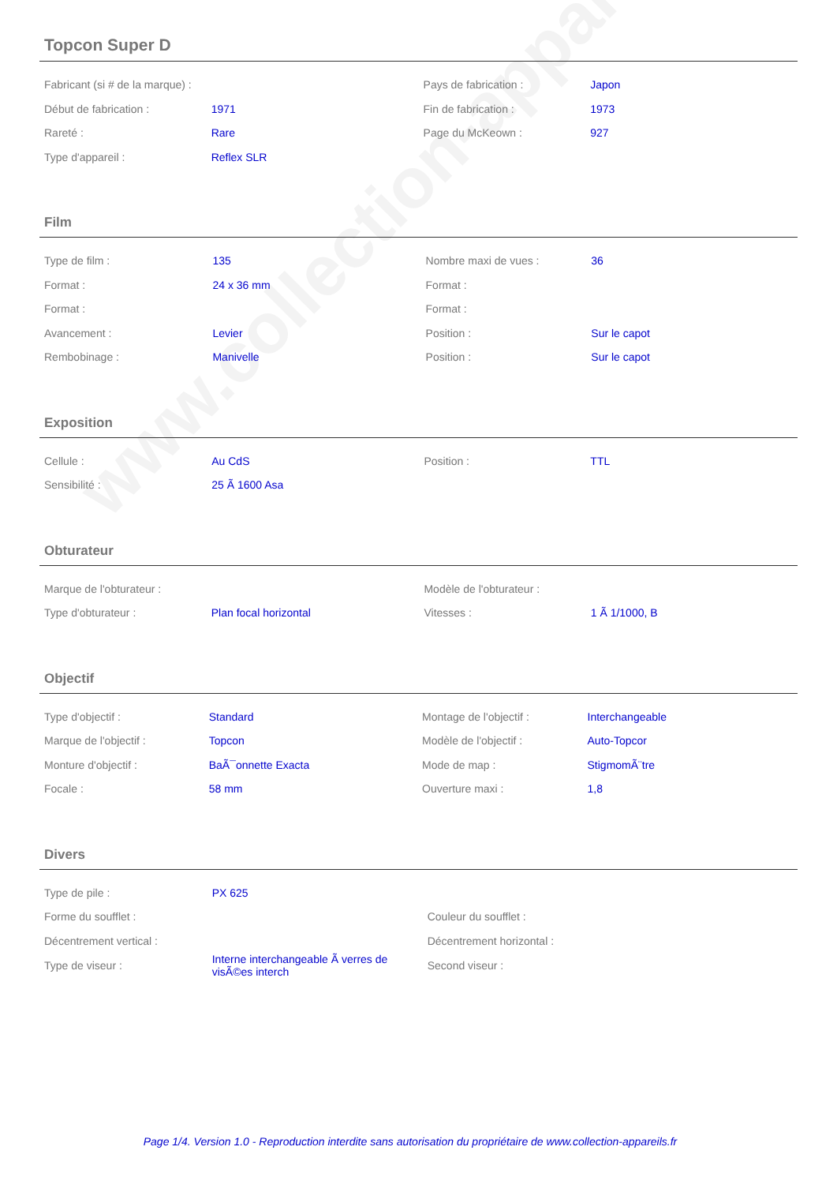www.collection-appareils.fr
Topcon Super D
| Fabricant (si # de la marque) : | | Pays de fabrication : | Japon |
| Début de fabrication : | 1971 | Fin de fabrication : | 1973 |
| Rareté : | Rare | Page du McKeown : | 927 |
| Type d'appareil : | Reflex SLR | | |
Film
| Type de film : | 135 | Nombre maxi de vues : | 36 |
| Format : | 24 x 36 mm | Format : | |
| Format : | | Format : | |
| Avancement : | Levier | Position : | Sur le capot |
| Rembobinage : | Manivelle | Position : | Sur le capot |
Exposition
| Cellule : | Au CdS | Position : | TTL |
| Sensibilité : | 25 Ã 1600 Asa | | |
Obturateur
| Marque de l'obturateur : | | Modèle de l'obturateur : | |
| Type d'obturateur : | Plan focal horizontal | Vitesses : | 1 Ã 1/1000, B |
Objectif
| Type d'objectif : | Standard | Montage de l'objectif : | Interchangeable |
| Marque de l'objectif : | Topcon | Modèle de l'objectif : | Auto-Topcor |
| Monture d'objectif : | BaÃ¯onnette Exacta | Mode de map : | StigmomÃ¨tre |
| Focale : | 58 mm | Ouverture maxi : | 1,8 |
Divers
| Type de pile : | PX 625 | | |
| Forme du soufflet : | | Couleur du soufflet : | |
| Décentrement vertical : | | Décentrement horizontal : | |
| Type de viseur : | Interne interchangeable Ã verres de visÃ©es interch | Second viseur : | |
Page 1/4. Version 1.0 - Reproduction interdite sans autorisation du propriétaire de www.collection-appareils.fr